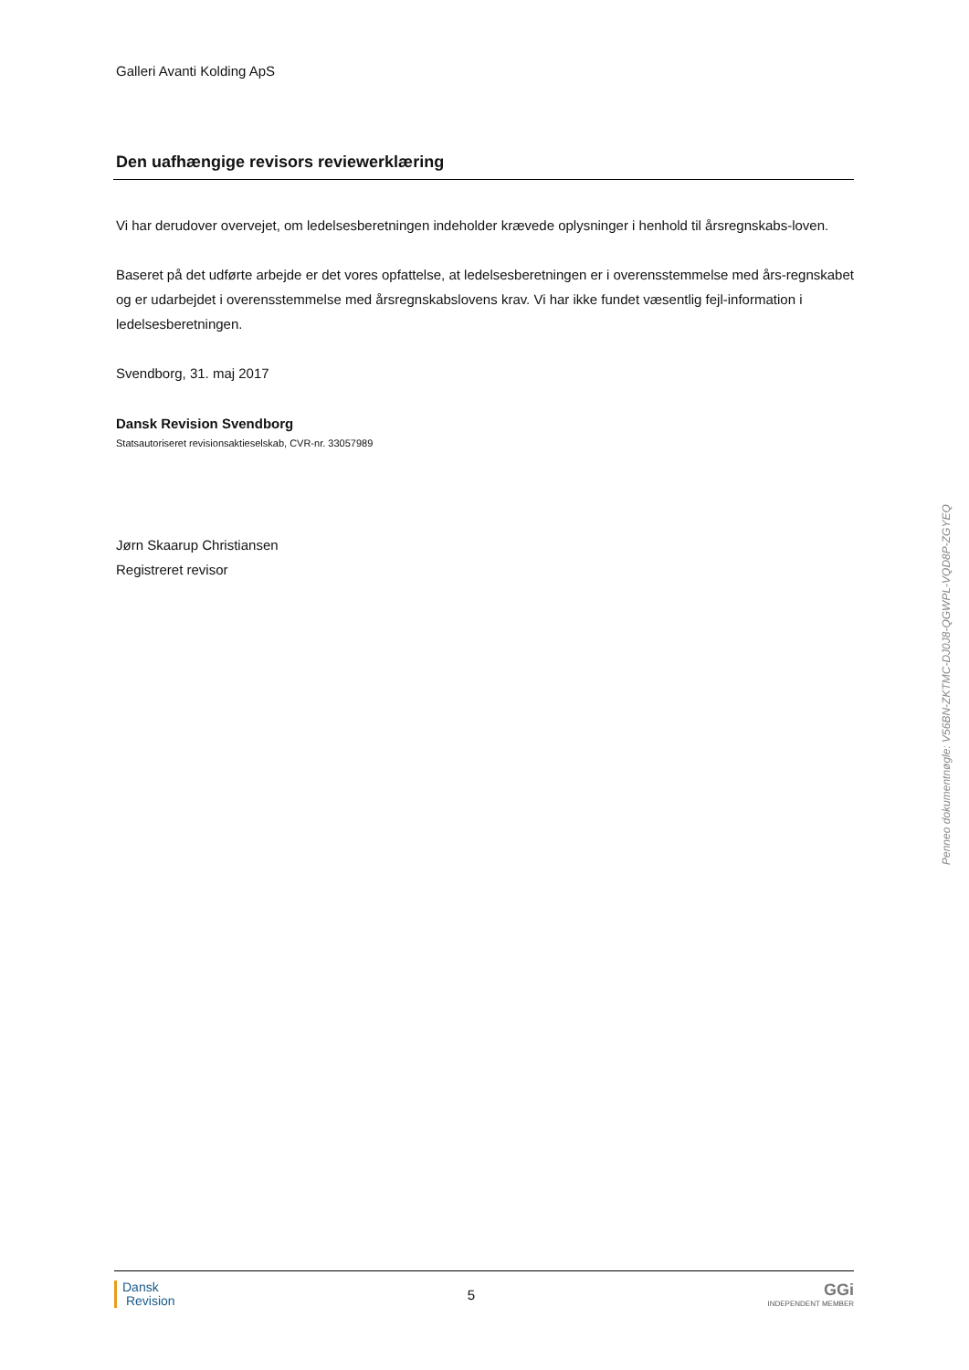Galleri Avanti Kolding ApS
Den uafhængige revisors reviewerklæring
Vi har derudover overvejet, om ledelsesberetningen indeholder krævede oplysninger i henhold til årsregnskabs-loven.
Baseret på det udførte arbejde er det vores opfattelse, at ledelsesberetningen er i overensstemmelse med års-regnskabet og er udarbejdet i overensstemmelse med årsregnskabslovens krav. Vi har ikke fundet væsentlig fejl-information i ledelsesberetningen.
Svendborg, 31. maj 2017
Dansk Revision Svendborg
Statsautoriseret revisionsaktieselskab, CVR-nr. 33057989
Jørn Skaarup Christiansen
Registreret revisor
Penneo dokumentnøgle: V56BN-ZKTMC-DJ0J8-QGWPL-VQD8P-ZGYEQ
Dansk
Revision
5
GGi
INDEPENDENT MEMBER